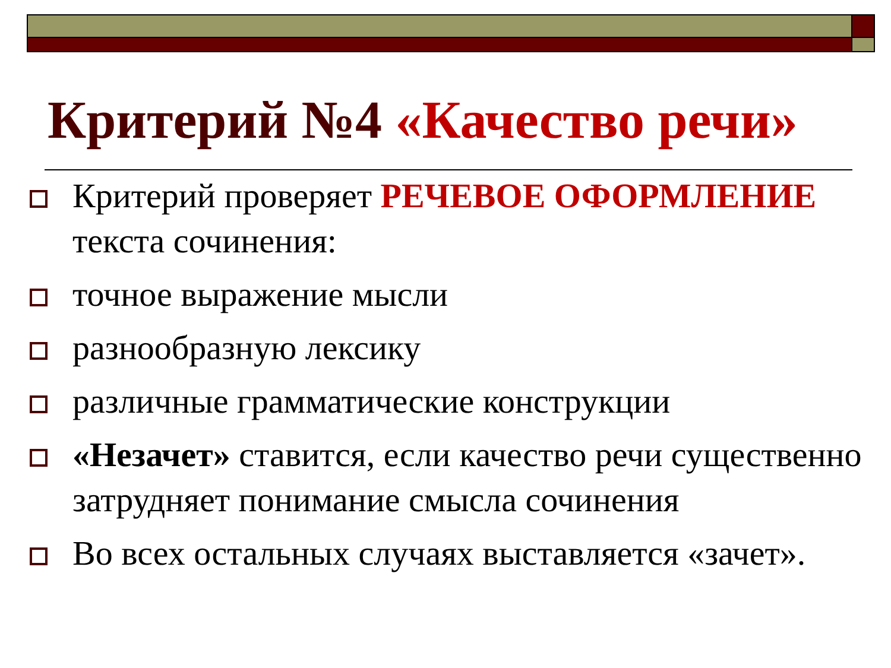Критерий №4 «Качество речи»
Критерий проверяет РЕЧЕВОЕ ОФОРМЛЕНИЕ текста сочинения:
точное выражение мысли
разнообразную лексику
различные грамматические конструкции
«Незачет» ставится, если качество речи существенно затрудняет понимание смысла сочинения
Во всех остальных случаях выставляется «зачет».